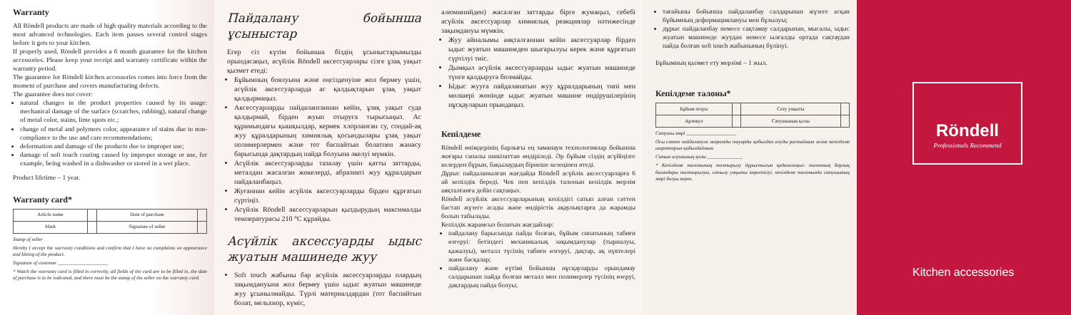Warranty
All Röndell products are made of high quality materials according to the most advanced technologies. Each item passes several control stages before it gets to your kitchen.
If properly used, Röndell provides a 6 month guarantee for the kitchen accessories. Please keep your receipt and warranty certificate within the warranty period.
The guarantee for Röndell kitchen accessories comes into force from the moment of purchase and covers manufacturing defects.
The guarantee does not cover:
natural changes in the product properties caused by its usage: mechanical damage of the surface (scratches, rubbing), natural change of metal color, stains, lime spots etc.;
change of metal and polymers color, appearance of stains due to non-compliance to the use and care recommendations;
deformation and damage of the products due to improper use;
damage of soft touch coating caused by improper storage or use, for example, being washed in a dishwasher or stored in a wet place.
Product lifetime – 1 year.
Warranty card*
| Article name | | Date of purchase | |
| Mark | | Signature of seller | |
Stamp of seller
Hereby I accept the warranty conditions and confirm that I have no complaints on appearance and kitting of the product.
Signature of customer ____________________
* Watch the warranty card is filled in correctly, all fields of the card are to be filled in, the date of purchase is to be indicated, and there must be the stamp of the seller on the warranty card.
Пайдалану бойынша ұсыныстар
Егер сіз күтім бойынша біздің ұсыныстарымызды орындасаңыз, асүйлік Röndell аксессуарлары сізге ұзақ уақыт қызмет етеді:
Бұйымның боялуына және өңсізденуіне жол бермеу үшін, асүйлік аксессуарларда ас қалдықтарын ұзақ уақыт қалдырмаңыз.
Аксессуарларды пайдаланғаннан кейін, ұзақ уақыт суда қалдырмай, бірден жуып отыруға тырысыңыз. Ас құрамындағы қышқылдар, кермек хлорланған су, сондай-ақ жуу құралдарының химиялық қосындылары ұзақ уақыт полимерлермен және тот баспайтын болатпен жанасу барысында дақтардың пайда болуына әкелуі мүмкін.
Асүйлік аксессуарларды тазалау үшін қатты заттарды, металдан жасалған жөкелерді, абразивті жуу құралдарын пайдаланбаңыз.
Жуғаннан кейін асүйлік аксессуарларды бірден құрғатып сүртіңіз.
Асүйлік Röndell аксессуарларын қыздырудың максималды температурасы 210 °С құрайды.
Асүйлік аксессуарды ыдыс жуатын машинеде жуу
Soft touch жабыны бар асүйлік аксессуарларды олардың зақымдануына жол бермеу үшін ыдыс жуатын машинеде жуу ұсынылмайды. Түрлі материалдардан (тот баспайтын болат, мельхиор, күміс,
алюминийден) жасалған заттарды бірге жумаңыз, себебі асүйлік аксессуарлар химиялық реакциялар нәтижесінде зақымдануы мүмкін.
Жуу айналымы аяқталғаннан кейін аксессуарлар бірден ыдыс жуатын машинеден шығарылуы керек және құрғатып сүртілуі тиіс.
Дымқыл асүйлік аксессуарларды ыдыс жуатын машинеде түнге қалдыруға болмайды.
Ыдыс жууға пайдаланатын жуу құралдарының типі мен мөлшері жөнінде ыдыс жуатын машине өндірушілерінің нұсқауларын орындаңыз.
Кепілдеме
Röndell өнімдерінің барлығы ең заманауи технологиялар бойынша жоғары сапалы шикізаттан өндіріледі. Әр бұйым сіздің асүйіңізге келерден бұрын, бақылаудың бірнеше кезеңінен өтеді.
Дұрыс пайдаланылған жағдайда Röndell асүйлік аксессуарларға 6 ай кепілдік береді. Чек пен кепілдік талонын кепілдік мерзім аяқталғанға дейін сақтаңыз.
Röndell асүйлік аксессуарларының кепілдігі сатып алған сәттен бастап жүзеге асады және өндірістік ақаулықтарға да жарамды болып табылады.
Кепілдік жарамсыз болатын жағдайлар:
пайдалану барысында пайда болған, бұйым сипатының табиғи өзгеруі: бетіндегі механикалық зақымданулар (тырналуы, қажалуы), металл түсінің табиғи өзгеруі, дақтар, ақ нүктелері және басқалар;
пайдалану және күтімі бойынша нұсқауларды орындамау салдарынан пайда болған металл мен полимерлер түсінің өзеруі, дақтардың пайда болуы;
тағайыны бойынша пайдаланбау салдарынан жүзеге асқан бұйымның деформациялануы мен бұзылуы;
дұрыс пайдаланбау немесе сақтамау салдарынан, мысалы, ыдыс жуатын машинеде жуудан немесе ылғалды ортада сақтаудан пайда болған soft touch жабынының бүлінуі.
Бұйымның қызмет ету мерзімі – 1 жыл.
Кепілдеме талоны*
| Бұйым атауы | | Сату уақыты | |
| Артикул | | Сатушының қолы | |
Сатушы мөрі ____________________
Осы сәтте пайдалануға жарамды тауарды қабылдап алуды растаймын және кепілдеме шарттарын қабылдаймын.
Сатып алушының қолы ______________
* Кепілдеме талонының толтырылу дұрыстығын қадағалаңыз: талонның барлық бағандары толтырылуы, сатылу уақыты көрсетілуі, кепілдеме талонында сатушының мөрі болуы керек.
Röndell
Professionals Recommend
Kitchen accessories